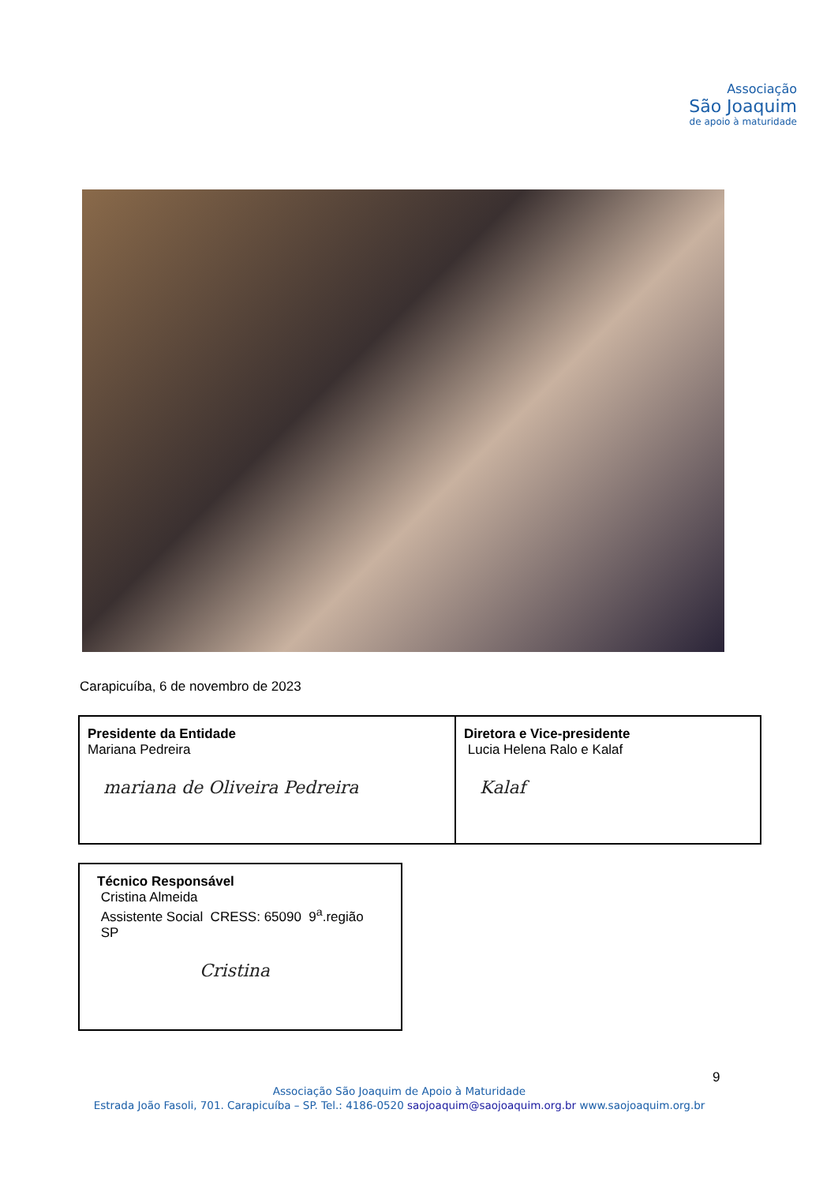Associação
São Joaquim
de apoio à maturidade
Carapicuíba, 6 de novembro de 2023
| Presidente da Entidade Mariana Pedreira mariana de Oliveira Pedreira | Diretora e Vice-presidente Lucia Helena Ralo e Kalaf Kalaf |
| Técnico Responsável Cristina Almeida Assistente Social CRESS: 65090 9<sup>a</sup>.região SP Cristina |
9
Associação São Joaquim de Apoio à Maturidade
Estrada João Fasoli, 701. Carapicuíba – SP. Tel.: 4186-0520 saojoaquim@saojoaquim.org.br www.saojoaquim.org.br